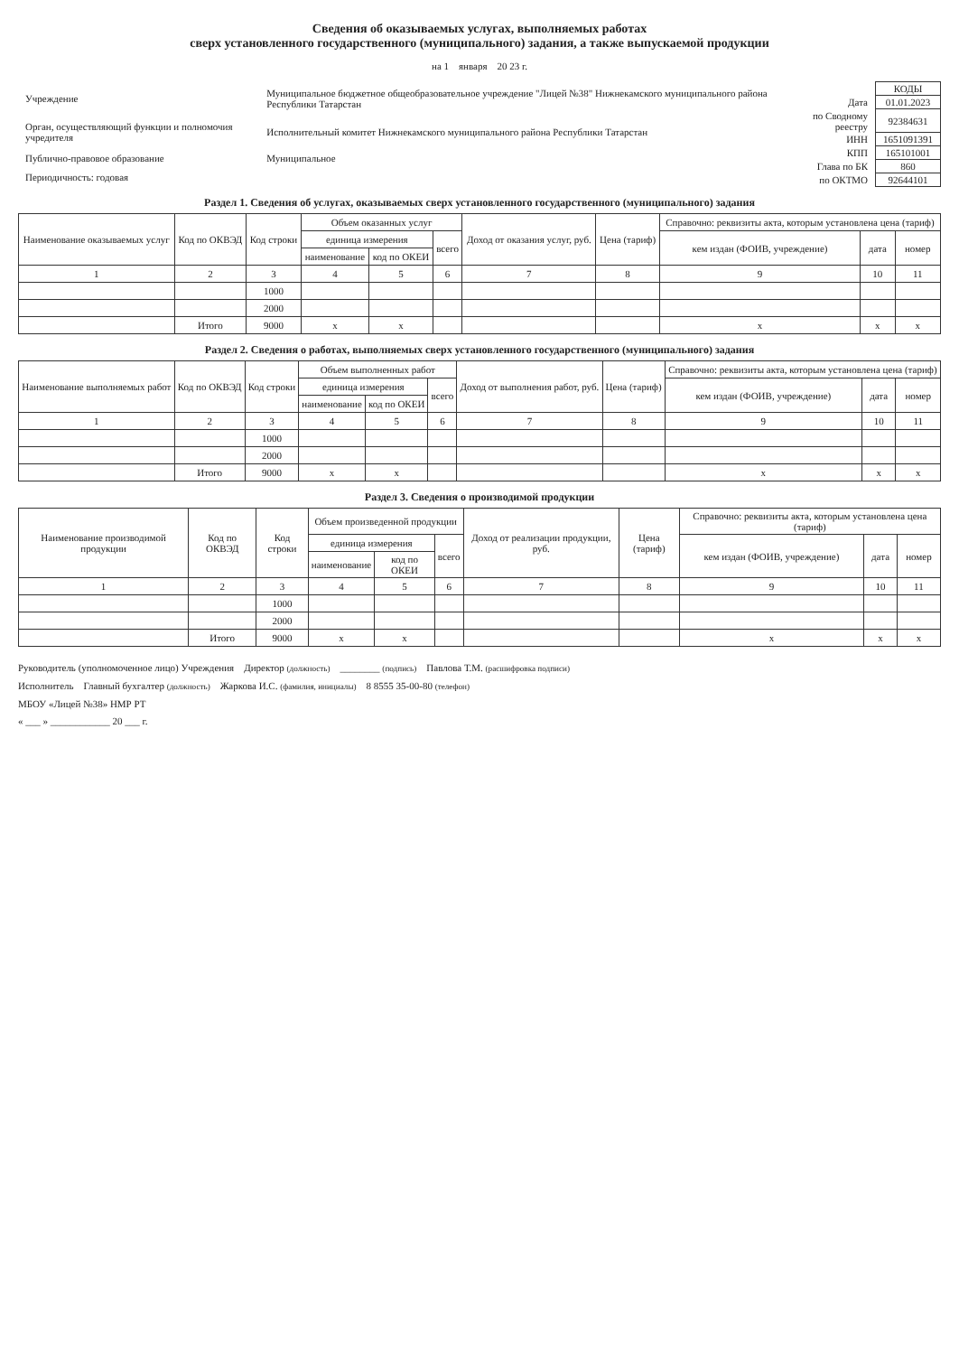Сведения об оказываемых услугах, выполняемых работах
сверх установленного государственного (муниципального) задания, а также выпускаемой продукции
на 1 января 20 23 г.
| Учреждение | Муниципальное бюджетное общеобразовательное учреждение "Лицей №38" Нижнекамского муниципального района Республики Татарстан |
| Орган, осуществляющий функции и полномочия учредителя | Исполнительный комитет Нижнекамского муниципального района Республики Татарстан |
| Публично-правовое образование | Муниципальное |
| Периодичность: годовая | |
| | КОДЫ |
| Дата | 01.01.2023 |
| по Сводному реестру | 92384631 |
| ИНН | 1651091391 |
| КПП | 165101001 |
| Глава по БК | 860 |
| по ОКТМО | 92644101 |
Раздел 1. Сведения об услугах, оказываемых сверх установленного государственного (муниципального) задания
| Наименование оказываемых услуг | Код по ОКВЭД | Код строки | Объем оказанных услуг | | | Доход от оказания услуг, руб. | Цена (тариф) | Справочно: реквизиты акта, которым установлена цена (тариф) | | |
| --- | --- | --- | --- | --- | --- | --- | --- | --- | --- | --- |
| | | | единица измерения | | всего | | | кем издан (ФОИВ, учреждение) | дата | номер |
| | | | наименование | код по ОКЕИ | | | | | | |
| 1 | 2 | 3 | 4 | 5 | 6 | 7 | 8 | 9 | 10 | 11 |
| | | 1000 | | | | | | | | |
| | | 2000 | | | | | | | | |
| | Итого | 9000 | x | x | | | | x | x | x |
Раздел 2. Сведения о работах, выполняемых сверх установленного государственного (муниципального) задания
| Наименование выполняемых работ | Код по ОКВЭД | Код строки | Объем выполненных работ | | | Доход от выполнения работ, руб. | Цена (тариф) | Справочно: реквизиты акта, которым установлена цена (тариф) | | |
| --- | --- | --- | --- | --- | --- | --- | --- | --- | --- | --- |
| | | | единица измерения | | всего | | | кем издан (ФОИВ, учреждение) | дата | номер |
| | | | наименование | код по ОКЕИ | | | | | | |
| 1 | 2 | 3 | 4 | 5 | 6 | 7 | 8 | 9 | 10 | 11 |
| | | 1000 | | | | | | | | |
| | | 2000 | | | | | | | | |
| | Итого | 9000 | x | x | | | | x | x | x |
Раздел 3. Сведения о производимой продукции
| Наименование производимой продукции | Код по ОКВЭД | Код строки | Объем произведенной продукции | | | Доход от реализации продукции, руб. | Цена (тариф) | Справочно: реквизиты акта, которым установлена цена (тариф) | | |
| --- | --- | --- | --- | --- | --- | --- | --- | --- | --- | --- |
| | | | единица измерения | | всего | | | кем издан (ФОИВ, учреждение) | дата | номер |
| | | | наименование | код по ОКЕИ | | | | | | |
| 1 | 2 | 3 | 4 | 5 | 6 | 7 | 8 | 9 | 10 | 11 |
| | | 1000 | | | | | | | | |
| | | 2000 | | | | | | | | |
| | Итого | 9000 | x | x | | | | x | x | x |
Руководитель (уполномоченное лицо) Учреждения Директор (должность) ________ (подпись) Павлова Т.М. (расшифровка подписи)
Исполнитель Главный бухгалтер (должность) Жаркова И.С. (фамилия, инициалы) 8 8555 35-00-80 (телефон)
МБОУ «Лицей №38» НМР РТ
« ___ » ____________ 20 ___ г.